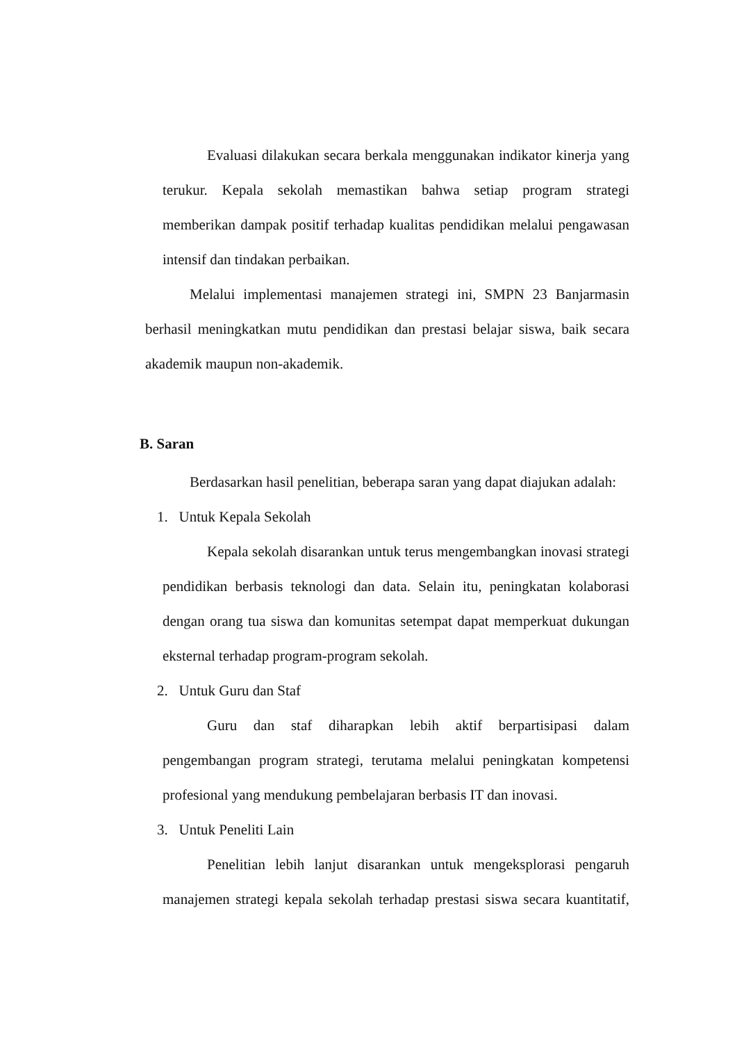Evaluasi dilakukan secara berkala menggunakan indikator kinerja yang terukur. Kepala sekolah memastikan bahwa setiap program strategi memberikan dampak positif terhadap kualitas pendidikan melalui pengawasan intensif dan tindakan perbaikan.
Melalui implementasi manajemen strategi ini, SMPN 23 Banjarmasin berhasil meningkatkan mutu pendidikan dan prestasi belajar siswa, baik secara akademik maupun non-akademik.
B. Saran
Berdasarkan hasil penelitian, beberapa saran yang dapat diajukan adalah:
1. Untuk Kepala Sekolah
Kepala sekolah disarankan untuk terus mengembangkan inovasi strategi pendidikan berbasis teknologi dan data. Selain itu, peningkatan kolaborasi dengan orang tua siswa dan komunitas setempat dapat memperkuat dukungan eksternal terhadap program-program sekolah.
2. Untuk Guru dan Staf
Guru dan staf diharapkan lebih aktif berpartisipasi dalam pengembangan program strategi, terutama melalui peningkatan kompetensi profesional yang mendukung pembelajaran berbasis IT dan inovasi.
3. Untuk Peneliti Lain
Penelitian lebih lanjut disarankan untuk mengeksplorasi pengaruh manajemen strategi kepala sekolah terhadap prestasi siswa secara kuantitatif,